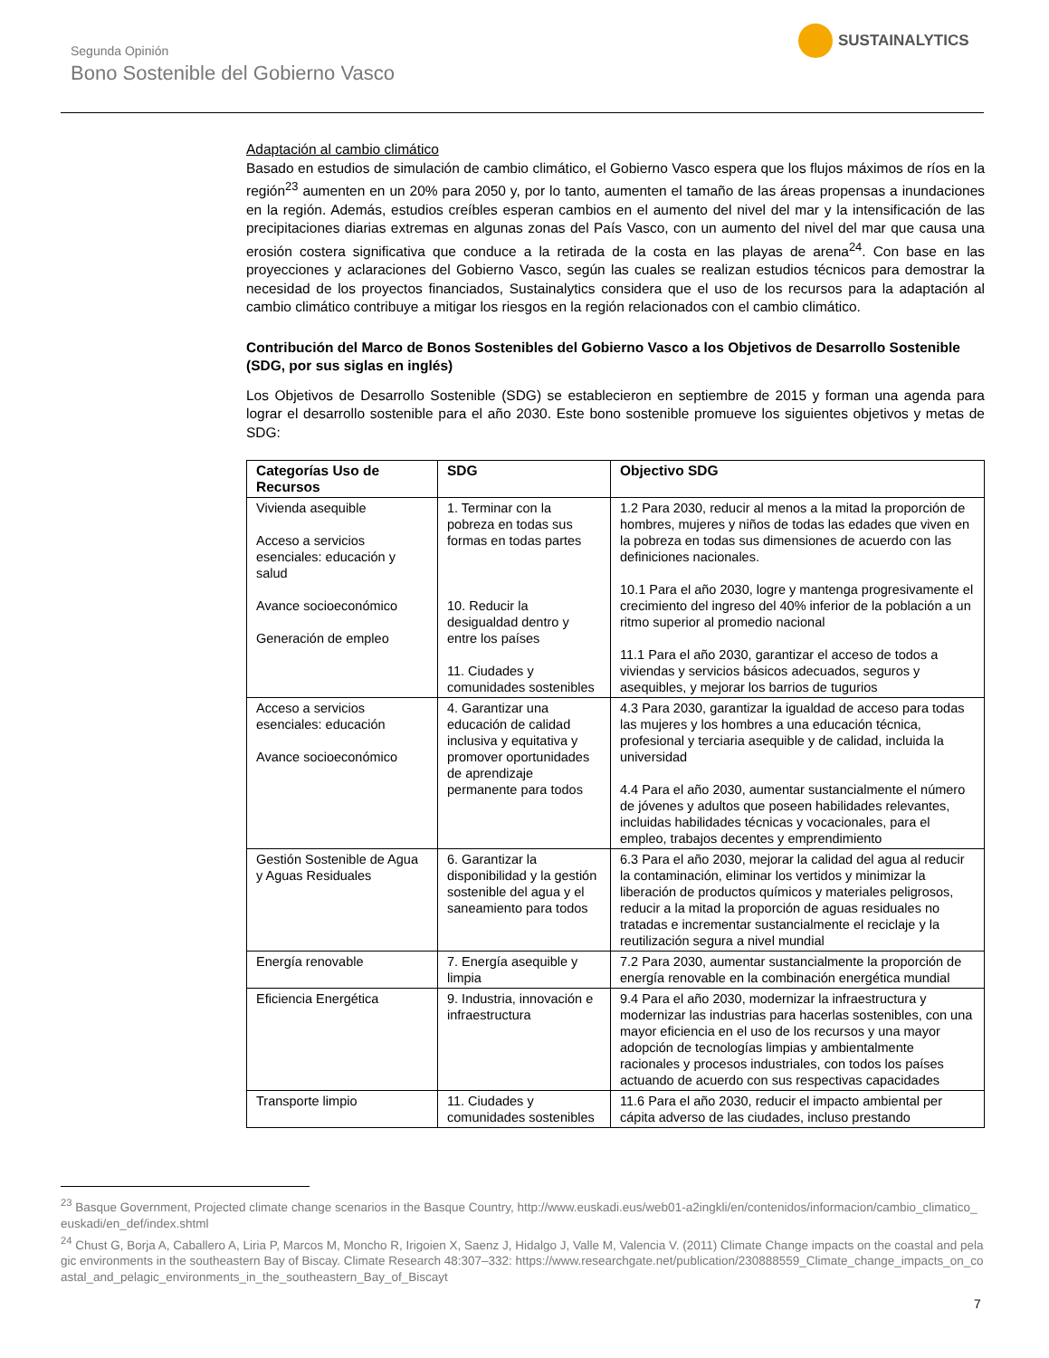Segunda Opinión
Bono Sostenible del Gobierno Vasco
SUSTAINALYTICS
Adaptación al cambio climático
Basado en estudios de simulación de cambio climático, el Gobierno Vasco espera que los flujos máximos de ríos en la región<sup>23</sup> aumenten en un 20% para 2050 y, por lo tanto, aumenten el tamaño de las áreas propensas a inundaciones en la región. Además, estudios creíbles esperan cambios en el aumento del nivel del mar y la intensificación de las precipitaciones diarias extremas en algunas zonas del País Vasco, con un aumento del nivel del mar que causa una erosión costera significativa que conduce a la retirada de la costa en las playas de arena<sup>24</sup>. Con base en las proyecciones y aclaraciones del Gobierno Vasco, según las cuales se realizan estudios técnicos para demostrar la necesidad de los proyectos financiados, Sustainalytics considera que el uso de los recursos para la adaptación al cambio climático contribuye a mitigar los riesgos en la región relacionados con el cambio climático.
Contribución del Marco de Bonos Sostenibles del Gobierno Vasco a los Objetivos de Desarrollo Sostenible (SDG, por sus siglas en inglés)
Los Objetivos de Desarrollo Sostenible (SDG) se establecieron en septiembre de 2015 y forman una agenda para lograr el desarrollo sostenible para el año 2030. Este bono sostenible promueve los siguientes objetivos y metas de SDG:
| Categorías Uso de Recursos | SDG | Objectivo SDG |
| --- | --- | --- |
| Vivienda asequible Acceso a servicios esenciales: educación y salud Avance socioeconómico Generación de empleo | 1. Terminar con la pobreza en todas sus formas en todas partes 10. Reducir la desigualdad dentro y entre los países 11. Ciudades y comunidades sostenibles | 1.2 Para 2030, reducir al menos a la mitad la proporción de hombres, mujeres y niños de todas las edades que viven en la pobreza en todas sus dimensiones de acuerdo con las definiciones nacionales. 10.1 Para el año 2030, logre y mantenga progresivamente el crecimiento del ingreso del 40% inferior de la población a un ritmo superior al promedio nacional 11.1 Para el año 2030, garantizar el acceso de todos a viviendas y servicios básicos adecuados, seguros y asequibles, y mejorar los barrios de tugurios |
| Acceso a servicios esenciales: educación Avance socioeconómico | 4. Garantizar una educación de calidad inclusiva y equitativa y promover oportunidades de aprendizaje permanente para todos | 4.3 Para 2030, garantizar la igualdad de acceso para todas las mujeres y los hombres a una educación técnica, profesional y terciaria asequible y de calidad, incluida la universidad 4.4 Para el año 2030, aumentar sustancialmente el número de jóvenes y adultos que poseen habilidades relevantes, incluidas habilidades técnicas y vocacionales, para el empleo, trabajos decentes y emprendimiento |
| Gestión Sostenible de Agua y Aguas Residuales | 6. Garantizar la disponibilidad y la gestión sostenible del agua y el saneamiento para todos | 6.3 Para el año 2030, mejorar la calidad del agua al reducir la contaminación, eliminar los vertidos y minimizar la liberación de productos químicos y materiales peligrosos, reducir a la mitad la proporción de aguas residuales no tratadas e incrementar sustancialmente el reciclaje y la reutilización segura a nivel mundial |
| Energía renovable | 7. Energía asequible y limpia | 7.2 Para 2030, aumentar sustancialmente la proporción de energía renovable en la combinación energética mundial |
| Eficiencia Energética | 9. Industria, innovación e infraestructura | 9.4 Para el año 2030, modernizar la infraestructura y modernizar las industrias para hacerlas sostenibles, con una mayor eficiencia en el uso de los recursos y una mayor adopción de tecnologías limpias y ambientalmente racionales y procesos industriales, con todos los países actuando de acuerdo con sus respectivas capacidades |
| Transporte limpio | 11. Ciudades y comunidades sostenibles | 11.6 Para el año 2030, reducir el impacto ambiental per cápita adverso de las ciudades, incluso prestando |
<sup>23</sup> Basque Government, Projected climate change scenarios in the Basque Country, http://www.euskadi.eus/web01-a2ingkli/en/contenidos/informacion/cambio_climatico_euskadi/en_def/index.shtml
<sup>24</sup> Chust G, Borja A, Caballero A, Liria P, Marcos M, Moncho R, Irigoien X, Saenz J, Hidalgo J, Valle M, Valencia V. (2011) Climate Change impacts on the coastal and pelagic environments in the southeastern Bay of Biscay. Climate Research 48:307–332: https://www.researchgate.net/publication/230888559_Climate_change_impacts_on_coastal_and_pelagic_environments_in_the_southeastern_Bay_of_Biscayt
7